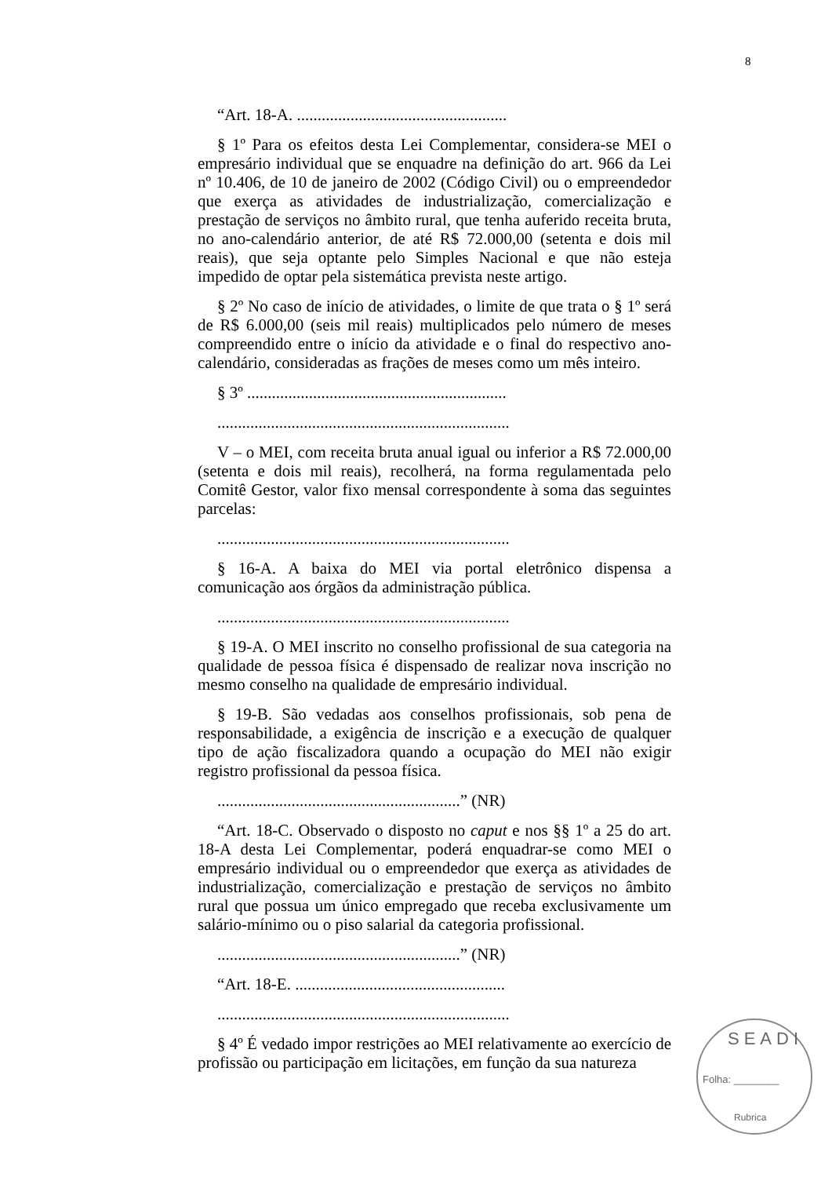8
“Art. 18-A. ...................................................
§ 1º Para os efeitos desta Lei Complementar, considera-se MEI o empresário individual que se enquadre na definição do art. 966 da Lei nº 10.406, de 10 de janeiro de 2002 (Código Civil) ou o empreendedor que exerça as atividades de industrialização, comercialização e prestação de serviços no âmbito rural, que tenha auferido receita bruta, no ano-calendário anterior, de até R$ 72.000,00 (setenta e dois mil reais), que seja optante pelo Simples Nacional e que não esteja impedido de optar pela sistemática prevista neste artigo.
§ 2º No caso de início de atividades, o limite de que trata o § 1º será de R$ 6.000,00 (seis mil reais) multiplicados pelo número de meses compreendido entre o início da atividade e o final do respectivo ano-calendário, consideradas as frações de meses como um mês inteiro.
§ 3º ...............................................................
.......................................................................
V – o MEI, com receita bruta anual igual ou inferior a R$ 72.000,00 (setenta e dois mil reais), recolherá, na forma regulamentada pelo Comitê Gestor, valor fixo mensal correspondente à soma das seguintes parcelas:
.......................................................................
§ 16-A. A baixa do MEI via portal eletrônico dispensa a comunicação aos órgãos da administração pública.
.......................................................................
§ 19-A. O MEI inscrito no conselho profissional de sua categoria na qualidade de pessoa física é dispensado de realizar nova inscrição no mesmo conselho na qualidade de empresário individual.
§ 19-B. São vedadas aos conselhos profissionais, sob pena de responsabilidade, a exigência de inscrição e a execução de qualquer tipo de ação fiscalizadora quando a ocupação do MEI não exigir registro profissional da pessoa física.
...........................................................” (NR)
“Art. 18-C. Observado o disposto no caput e nos §§ 1º a 25 do art. 18-A desta Lei Complementar, poderá enquadrar-se como MEI o empresário individual ou o empreendedor que exerça as atividades de industrialização, comercialização e prestação de serviços no âmbito rural que possua um único empregado que receba exclusivamente um salário-mínimo ou o piso salarial da categoria profissional.
...........................................................” (NR)
“Art. 18-E. ...................................................
.......................................................................
§ 4º É vedado impor restrições ao MEI relativamente ao exercício de profissão ou participação em licitações, em função da sua natureza
SEADI
Folha: ________
Rubrica